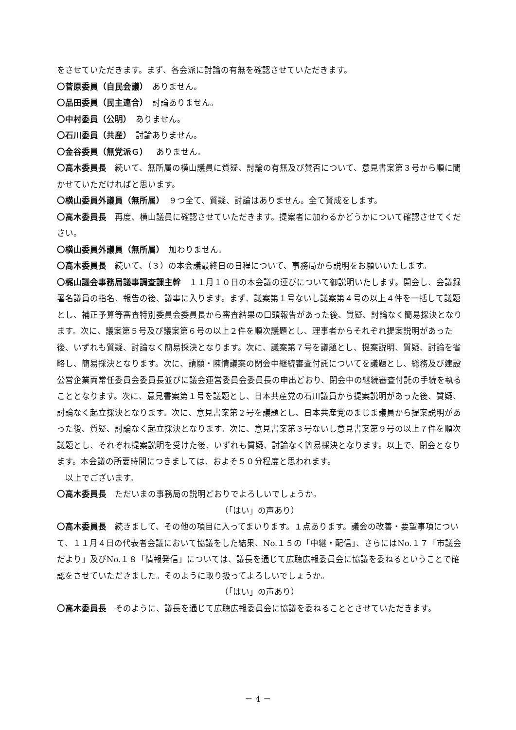をさせていただきます。まず、各会派に討論の有無を確認させていただきます。
〇菅原委員（自民会議）　ありません。
〇品田委員（民主連合）　討論ありません。
〇中村委員（公明）　ありません。
〇石川委員（共産）　討論ありません。
〇金谷委員（無党派Ｇ）　ありません。
〇高木委員長　続いて、無所属の横山議員に質疑、討論の有無及び賛否について、意見書案第３号から順に聞かせていただければと思います。
〇横山委員外議員（無所属）　９つ全て、質疑、討論はありません。全て賛成をします。
〇高木委員長　再度、横山議員に確認させていただきます。提案者に加わるかどうかについて確認させてください。
〇横山委員外議員（無所属）　加わりません。
〇高木委員長　続いて、（３）の本会議最終日の日程について、事務局から説明をお願いいたします。
〇梶山議会事務局議事調査課主幹　１１月１０日の本会議の運びについて御説明いたします。開会し、会議録署名議員の指名、報告の後、議事に入ります。まず、議案第１号ないし議案第４号の以上４件を一括して議題とし、補正予算等審査特別委員会委員長から審査結果の口頭報告があった後、質疑、討論なく簡易採決となります。次に、議案第５号及び議案第６号の以上２件を順次議題とし、理事者からそれぞれ提案説明があった後、いずれも質疑、討論なく簡易採決となります。次に、議案第７号を議題とし、提案説明、質疑、討論を省略し、簡易採決となります。次に、請願・陳情議案の閉会中継続審査付託についてを議題とし、総務及び建設公営企業両常任委員会委員長並びに議会運営委員会委員長の申出どおり、閉会中の継続審査付託の手続を執ることとなります。次に、意見書案第１号を議題とし、日本共産党の石川議員から提案説明があった後、質疑、討論なく起立採決となります。次に、意見書案第２号を議題とし、日本共産党のまじま議員から提案説明があった後、質疑、討論なく起立採決となります。次に、意見書案第３号ないし意見書案第９号の以上７件を順次議題とし、それぞれ提案説明を受けた後、いずれも質疑、討論なく簡易採決となります。以上で、閉会となります。本会議の所要時間につきましては、およそ５０分程度と思われます。
　以上でございます。
〇高木委員長　ただいまの事務局の説明どおりでよろしいでしょうか。
（「はい」の声あり）
〇高木委員長　続きまして、その他の項目に入ってまいります。１点あります。議会の改善・要望事項について、１１月４日の代表者会議において協議をした結果、No.１５の「中継・配信」、さらにはNo.１７「市議会だより」及びNo.１８「情報発信」については、議長を通じて広聴広報委員会に協議を委ねるということで確認をさせていただきました。そのように取り扱ってよろしいでしょうか。
（「はい」の声あり）
〇高木委員長　そのように、議長を通じて広聴広報委員会に協議を委ねることとさせていただきます。
－ 4 －